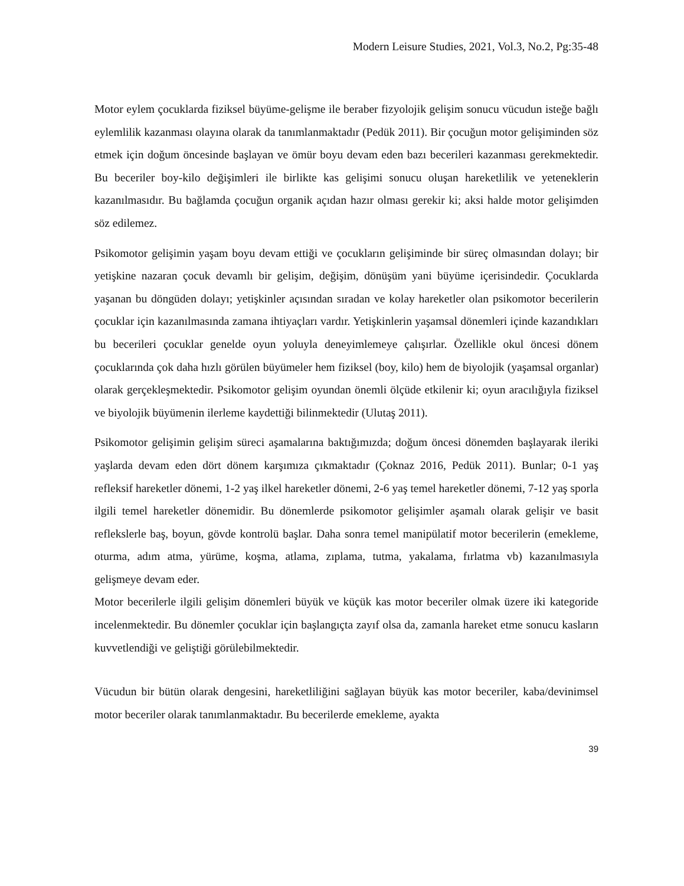Modern Leisure Studies, 2021, Vol.3, No.2, Pg:35-48
Motor eylem çocuklarda fiziksel büyüme-gelişme ile beraber fizyolojik gelişim sonucu vücudun isteğe bağlı eylemlilik kazanması olayına olarak da tanımlanmaktadır (Pedük 2011). Bir çocuğun motor gelişiminden söz etmek için doğum öncesinde başlayan ve ömür boyu devam eden bazı becerileri kazanması gerekmektedir. Bu beceriler boy-kilo değişimleri ile birlikte kas gelişimi sonucu oluşan hareketlilik ve yeteneklerin kazanılmasıdır. Bu bağlamda çocuğun organik açıdan hazır olması gerekir ki; aksi halde motor gelişimden söz edilemez.
Psikomotor gelişimin yaşam boyu devam ettiği ve çocukların gelişiminde bir süreç olmasından dolayı; bir yetişkine nazaran çocuk devamlı bir gelişim, değişim, dönüşüm yani büyüme içerisindedir. Çocuklarda yaşanan bu döngüden dolayı; yetişkinler açısından sıradan ve kolay hareketler olan psikomotor becerilerin çocuklar için kazanılmasında zamana ihtiyaçları vardır. Yetişkinlerin yaşamsal dönemleri içinde kazandıkları bu becerileri çocuklar genelde oyun yoluyla deneyimlemeye çalışırlar. Özellikle okul öncesi dönem çocuklarında çok daha hızlı görülen büyümeler hem fiziksel (boy, kilo) hem de biyolojik (yaşamsal organlar) olarak gerçekleşmektedir. Psikomotor gelişim oyundan önemli ölçüde etkilenir ki; oyun aracılığıyla fiziksel ve biyolojik büyümenin ilerleme kaydettiği bilinmektedir (Ulutaş 2011).
Psikomotor gelişimin gelişim süreci aşamalarına baktığımızda; doğum öncesi dönemden başlayarak ileriki yaşlarda devam eden dört dönem karşımıza çıkmaktadır (Çoknaz 2016, Pedük 2011). Bunlar; 0-1 yaş refleksif hareketler dönemi, 1-2 yaş ilkel hareketler dönemi, 2-6 yaş temel hareketler dönemi, 7-12 yaş sporla ilgili temel hareketler dönemidir. Bu dönemlerde psikomotor gelişimler aşamalı olarak gelişir ve basit reflekslerle baş, boyun, gövde kontrolü başlar. Daha sonra temel manipülatif motor becerilerin (emekleme, oturma, adım atma, yürüme, koşma, atlama, zıplama, tutma, yakalama, fırlatma vb) kazanılmasıyla gelişmeye devam eder.
Motor becerilerle ilgili gelişim dönemleri büyük ve küçük kas motor beceriler olmak üzere iki kategoride incelenmektedir. Bu dönemler çocuklar için başlangıçta zayıf olsa da, zamanla hareket etme sonucu kasların kuvvetlendiği ve geliştiği görülebilmektedir.
Vücudun bir bütün olarak dengesini, hareketliliğini sağlayan büyük kas motor beceriler, kaba/devinimsel motor beceriler olarak tanımlanmaktadır. Bu becerilerde emekleme, ayakta
39